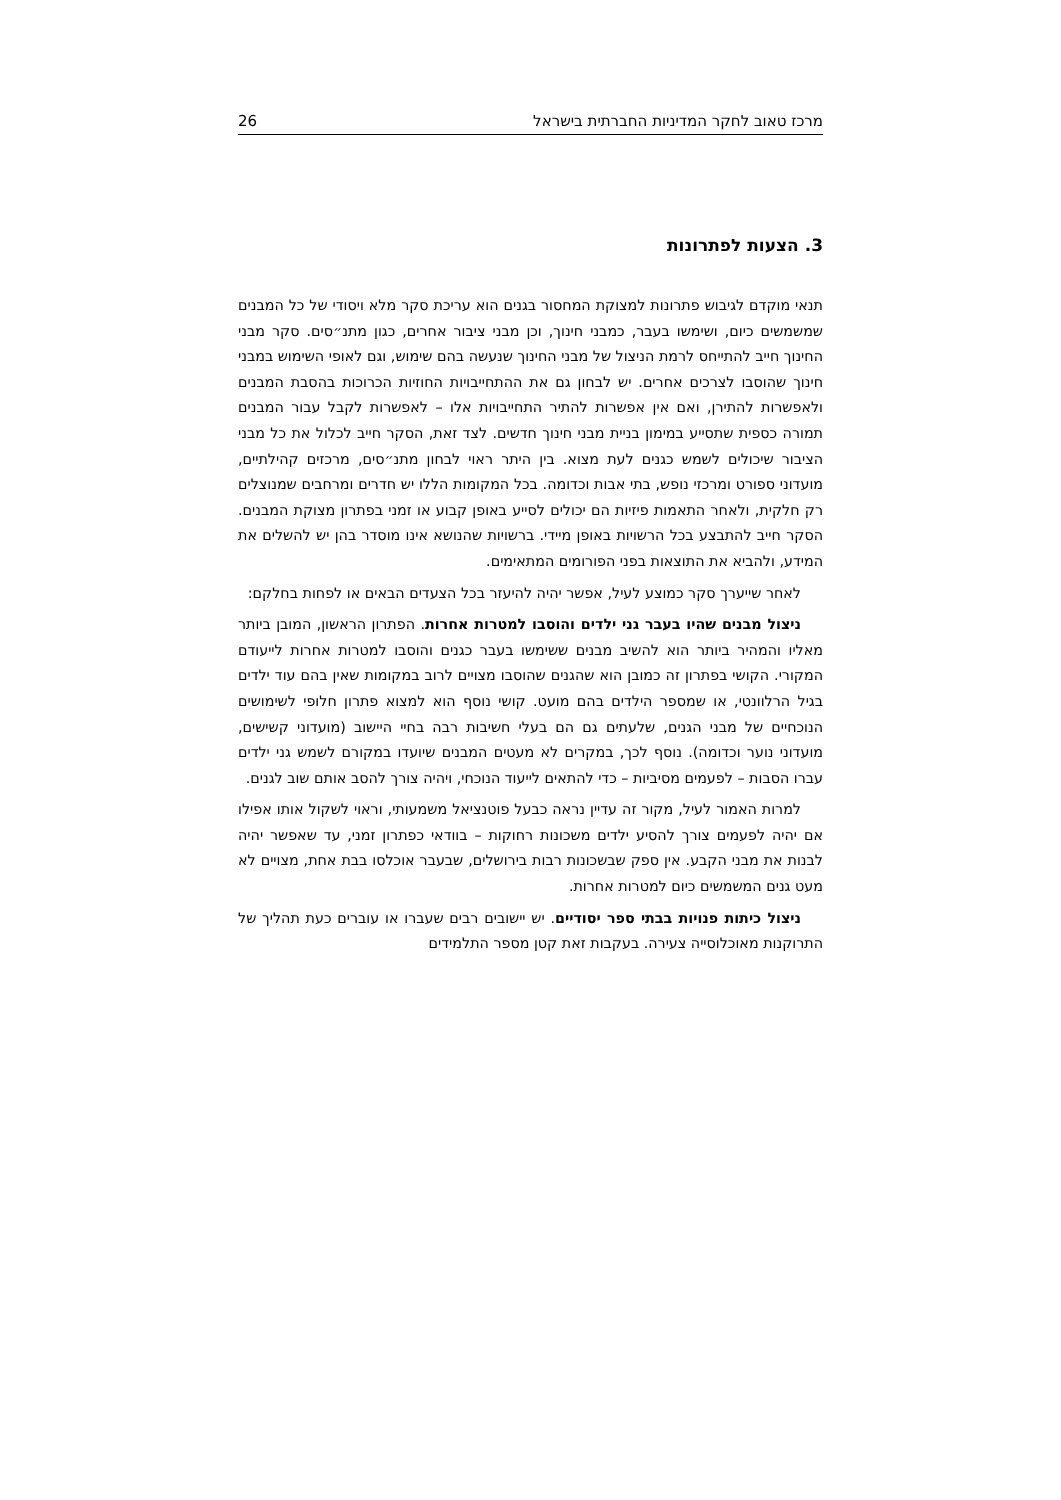מרכז טאוב לחקר המדיניות החברתית בישראל 26
3. הצעות לפתרונות
תנאי מוקדם לגיבוש פתרונות למצוקת המחסור בגנים הוא עריכת סקר מלא ויסודי של כל המבנים שמשמשים כיום, ושימשו בעבר, כמבני חינוך, וכן מבני ציבור אחרים, כגון מתנ״סים. סקר מבני החינוך חייב להתייחס לרמת הניצול של מבני החינוך שנעשה בהם שימוש, וגם לאופי השימוש במבני חינוך שהוסבו לצרכים אחרים. יש לבחון גם את ההתחייבויות החוזיות הכרוכות בהסבת המבנים ולאפשרות להתירן, ואם אין אפשרות להתיר התחייבויות אלו – לאפשרות לקבל עבור המבנים תמורה כספית שתסייע במימון בניית מבני חינוך חדשים. לצד זאת, הסקר חייב לכלול את כל מבני הציבור שיכולים לשמש כגנים לעת מצוא. בין היתר ראוי לבחון מתנ״סים, מרכזים קהילתיים, מועדוני ספורט ומרכזי נופש, בתי אבות וכדומה. בכל המקומות הללו יש חדרים ומרחבים שמנוצלים רק חלקית, ולאחר התאמות פיזיות הם יכולים לסייע באופן קבוע או זמני בפתרון מצוקת המבנים. הסקר חייב להתבצע בכל הרשויות באופן מיידי. ברשויות שהנושא אינו מוסדר בהן יש להשלים את המידע, ולהביא את התוצאות בפני הפורומים המתאימים.
לאחר שייערך סקר כמוצע לעיל, אפשר יהיה להיעזר בכל הצעדים הבאים או לפחות בחלקם:
ניצול מבנים שהיו בעבר גני ילדים והוסבו למטרות אחרות. הפתרון הראשון, המובן ביותר מאליו והמהיר ביותר הוא להשיב מבנים ששימשו בעבר כגנים והוסבו למטרות אחרות לייעודם המקורי. הקושי בפתרון זה כמובן הוא שהגנים שהוסבו מצויים לרוב במקומות שאין בהם עוד ילדים בגיל הרלוונטי, או שמספר הילדים בהם מועט. קושי נוסף הוא למצוא פתרון חלופי לשימושים הנוכחיים של מבני הגנים, שלעתים גם הם בעלי חשיבות רבה בחיי היישוב (מועדוני קשישים, מועדוני נוער וכדומה). נוסף לכך, במקרים לא מעטים המבנים שיועדו במקורם לשמש גני ילדים עברו הסבות – לפעמים מסיביות – כדי להתאים לייעוד הנוכחי, ויהיה צורך להסב אותם שוב לגנים.
למרות האמור לעיל, מקור זה עדיין נראה כבעל פוטנציאל משמעותי, וראוי לשקול אותו אפילו אם יהיה לפעמים צורך להסיע ילדים משכונות רחוקות – בוודאי כפתרון זמני, עד שאפשר יהיה לבנות את מבני הקבע. אין ספק שבשכונות רבות בירושלים, שבעבר אוכלסו בבת אחת, מצויים לא מעט גנים המשמשים כיום למטרות אחרות.
ניצול כיתות פנויות בבתי ספר יסודיים. יש יישובים רבים שעברו או עוברים כעת תהליך של התרוקנות מאוכלוסייה צעירה. בעקבות זאת קטן מספר התלמידים